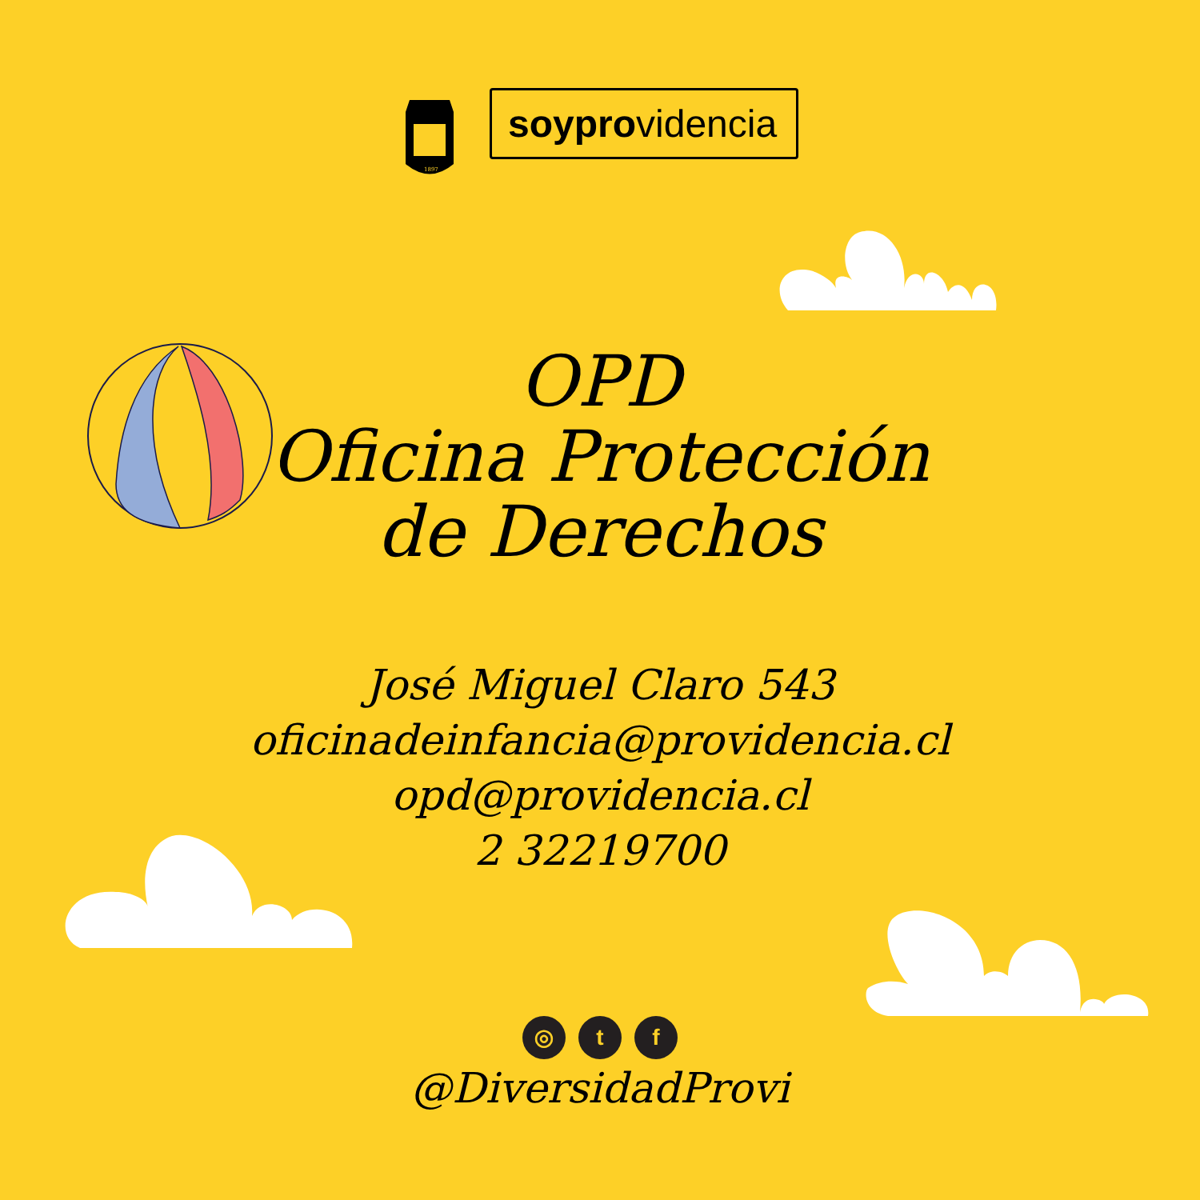1897
soyprovidencia
OPD
Oficina Protección
de Derechos
José Miguel Claro 543
oficinadeinfancia@providencia.cl
opd@providencia.cl
2 32219700
◎ t f
@DiversidadProvi